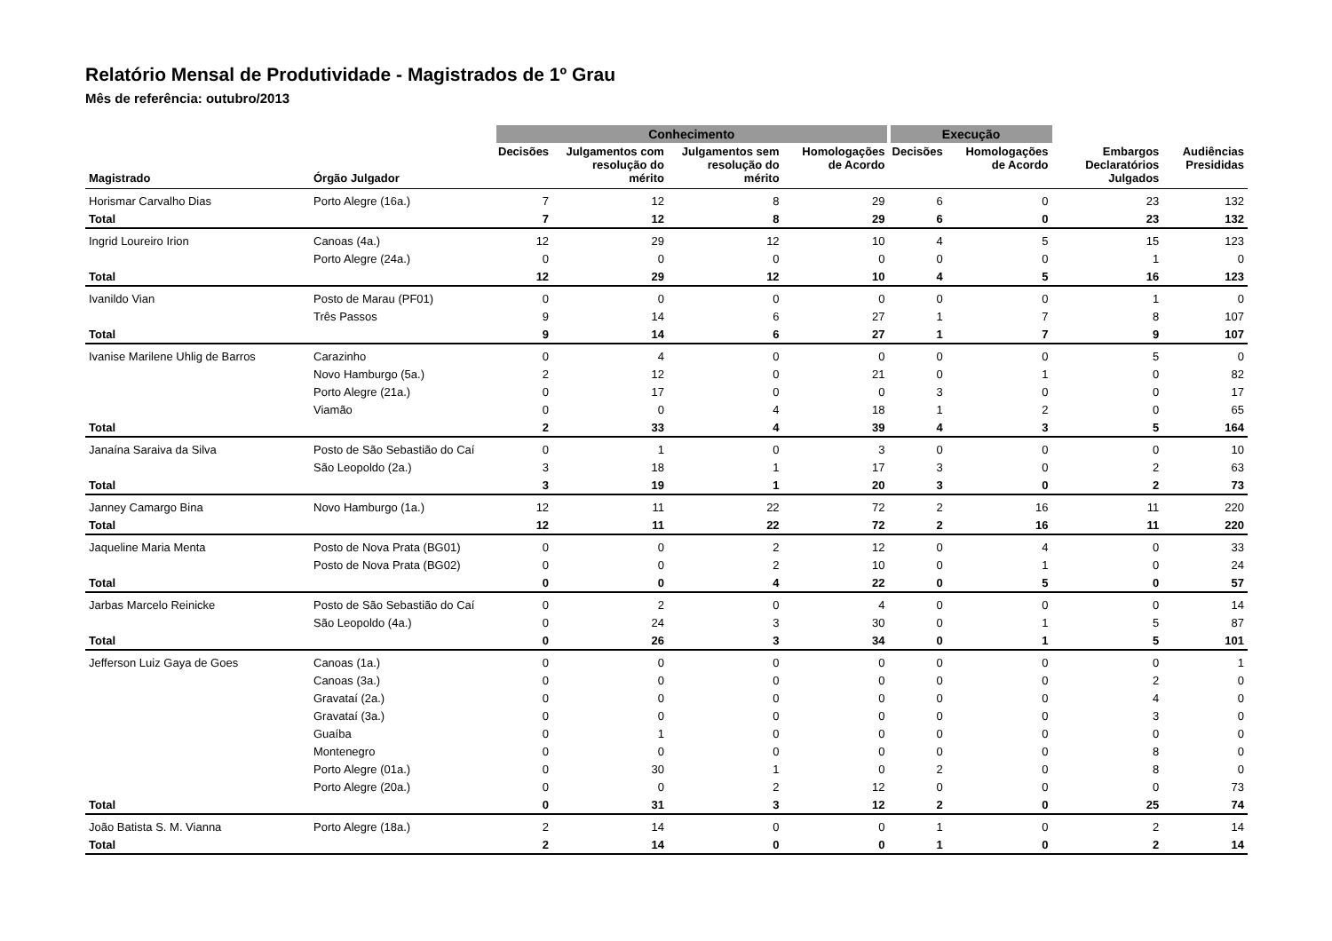Relatório Mensal de Produtividade - Magistrados de 1º Grau
Mês de referência: outubro/2013
| | | Conhecimento | | | | Execução | | | |
| --- | --- | --- | --- | --- | --- | --- | --- | --- | --- |
| Magistrado | Órgão Julgador | Decisões | Julgamentos com resolução do mérito | Julgamentos sem resolução do mérito | Homologações de Acordo | Decisões | Homologações de Acordo | Embargos Declaratórios Julgados | Audiências Presididas |
| Horismar Carvalho Dias | Porto Alegre (16a.) | 7 | 12 | 8 | 29 | 6 | 0 | 23 | 132 |
| Total | | 7 | 12 | 8 | 29 | 6 | 0 | 23 | 132 |
| Ingrid Loureiro Irion | Canoas (4a.) | 12 | 29 | 12 | 10 | 4 | 5 | 15 | 123 |
| | Porto Alegre (24a.) | 0 | 0 | 0 | 0 | 0 | 0 | 1 | 0 |
| Total | | 12 | 29 | 12 | 10 | 4 | 5 | 16 | 123 |
| Ivanildo Vian | Posto de Marau (PF01) | 0 | 0 | 0 | 0 | 0 | 0 | 1 | 0 |
| | Três Passos | 9 | 14 | 6 | 27 | 1 | 7 | 8 | 107 |
| Total | | 9 | 14 | 6 | 27 | 1 | 7 | 9 | 107 |
| Ivanise Marilene Uhlig de Barros | Carazinho | 0 | 4 | 0 | 0 | 0 | 0 | 5 | 0 |
| | Novo Hamburgo (5a.) | 2 | 12 | 0 | 21 | 0 | 1 | 0 | 82 |
| | Porto Alegre (21a.) | 0 | 17 | 0 | 0 | 3 | 0 | 0 | 17 |
| | Viamão | 0 | 0 | 4 | 18 | 1 | 2 | 0 | 65 |
| Total | | 2 | 33 | 4 | 39 | 4 | 3 | 5 | 164 |
| Janaína Saraiva da Silva | Posto de São Sebastião do Caí | 0 | 1 | 0 | 3 | 0 | 0 | 0 | 10 |
| | São Leopoldo (2a.) | 3 | 18 | 1 | 17 | 3 | 0 | 2 | 63 |
| Total | | 3 | 19 | 1 | 20 | 3 | 0 | 2 | 73 |
| Janney Camargo Bina | Novo Hamburgo (1a.) | 12 | 11 | 22 | 72 | 2 | 16 | 11 | 220 |
| Total | | 12 | 11 | 22 | 72 | 2 | 16 | 11 | 220 |
| Jaqueline Maria Menta | Posto de Nova Prata (BG01) | 0 | 0 | 2 | 12 | 0 | 4 | 0 | 33 |
| | Posto de Nova Prata (BG02) | 0 | 0 | 2 | 10 | 0 | 1 | 0 | 24 |
| Total | | 0 | 0 | 4 | 22 | 0 | 5 | 0 | 57 |
| Jarbas Marcelo Reinicke | Posto de São Sebastião do Caí | 0 | 2 | 0 | 4 | 0 | 0 | 0 | 14 |
| | São Leopoldo (4a.) | 0 | 24 | 3 | 30 | 0 | 1 | 5 | 87 |
| Total | | 0 | 26 | 3 | 34 | 0 | 1 | 5 | 101 |
| Jefferson Luiz Gaya de Goes | Canoas (1a.) | 0 | 0 | 0 | 0 | 0 | 0 | 0 | 1 |
| | Canoas (3a.) | 0 | 0 | 0 | 0 | 0 | 0 | 2 | 0 |
| | Gravataí (2a.) | 0 | 0 | 0 | 0 | 0 | 0 | 4 | 0 |
| | Gravataí (3a.) | 0 | 0 | 0 | 0 | 0 | 0 | 3 | 0 |
| | Guaíba | 0 | 1 | 0 | 0 | 0 | 0 | 0 | 0 |
| | Montenegro | 0 | 0 | 0 | 0 | 0 | 0 | 8 | 0 |
| | Porto Alegre (01a.) | 0 | 30 | 1 | 0 | 2 | 0 | 8 | 0 |
| | Porto Alegre (20a.) | 0 | 0 | 2 | 12 | 0 | 0 | 0 | 73 |
| Total | | 0 | 31 | 3 | 12 | 2 | 0 | 25 | 74 |
| João Batista S. M. Vianna | Porto Alegre (18a.) | 2 | 14 | 0 | 0 | 1 | 0 | 2 | 14 |
| Total | | 2 | 14 | 0 | 0 | 1 | 0 | 2 | 14 |